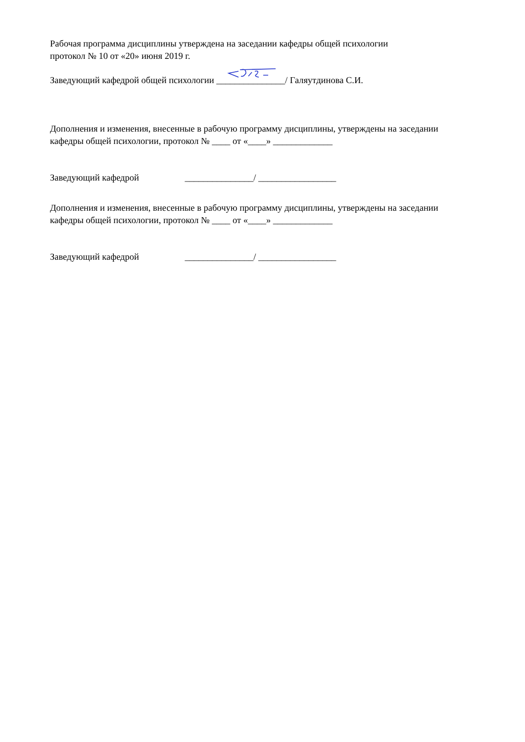Рабочая программа дисциплины утверждена на заседании кафедры общей психологии
протокол № 10 от «20» июня 2019 г.
Заведующий кафедрой общей психологии _______________/ Галяутдинова С.И.
Дополнения и изменения, внесенные в рабочую программу дисциплины, утверждены на заседании
кафедры общей психологии, протокол № ____ от «____» _____________
Заведующий кафедрой _______________/ _________________
Дополнения и изменения, внесенные в рабочую программу дисциплины, утверждены на заседании
кафедры общей психологии, протокол № ____ от «____» _____________
Заведующий кафедрой _______________/ _________________